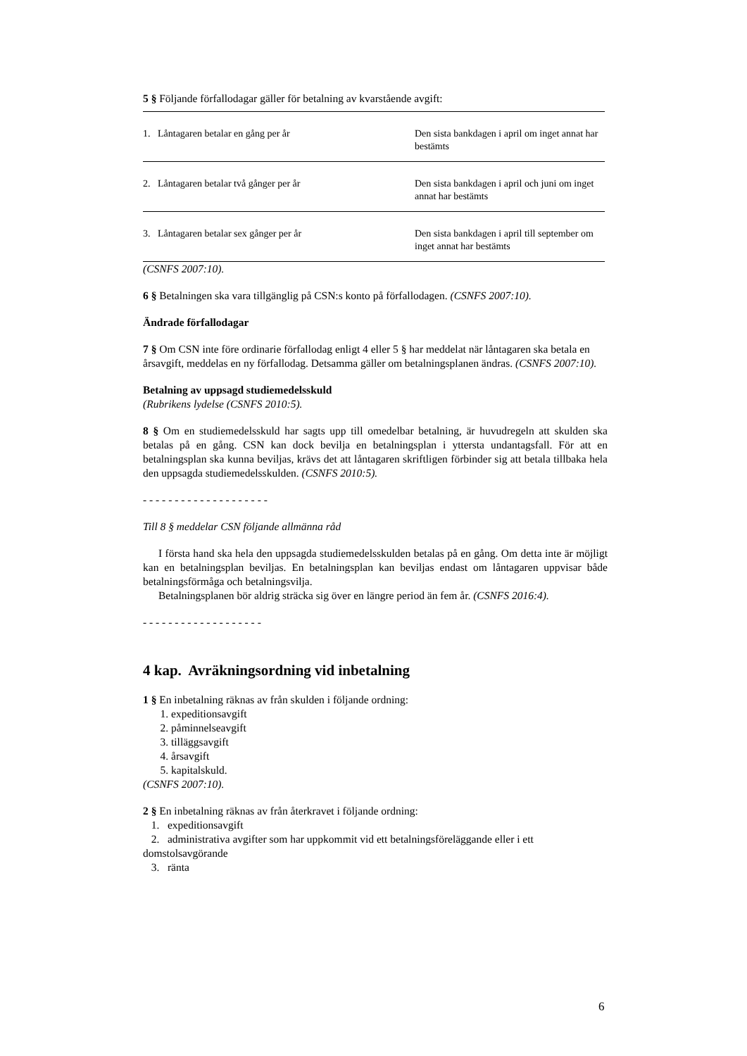5 § Följande förfallodagar gäller för betalning av kvarstående avgift:
| 1. Låntagaren betalar en gång per år | Den sista bankdagen i april om inget annat har bestämts |
| 2. Låntagaren betalar två gånger per år | Den sista bankdagen i april och juni om inget annat har bestämts |
| 3. Låntagaren betalar sex gånger per år | Den sista bankdagen i april till september om inget annat har bestämts |
(CSNFS 2007:10).
6 § Betalningen ska vara tillgänglig på CSN:s konto på förfallodagen. (CSNFS 2007:10).
Ändrade förfallodagar
7 § Om CSN inte före ordinarie förfallodag enligt 4 eller 5 § har meddelat när låntagaren ska betala en årsavgift, meddelas en ny förfallodag. Detsamma gäller om betalningsplanen ändras. (CSNFS 2007:10).
Betalning av uppsagd studiemedelsskuld
(Rubrikens lydelse (CSNFS 2010:5).
8 § Om en studiemedelsskuld har sagts upp till omedelbar betalning, är huvudregeln att skulden ska betalas på en gång. CSN kan dock bevilja en betalningsplan i yttersta undantagsfall. För att en betalningsplan ska kunna beviljas, krävs det att låntagaren skriftligen förbinder sig att betala tillbaka hela den uppsagda studiemedelsskulden. (CSNFS 2010:5).
- - - - - - - - - - - - - - - - - - - -
Till 8 § meddelar CSN följande allmänna råd
I första hand ska hela den uppsagda studiemedelsskulden betalas på en gång. Om detta inte är möjligt kan en betalningsplan beviljas. En betalningsplan kan beviljas endast om låntagaren uppvisar både betalningsförmåga och betalningsvilja.
Betalningsplanen bör aldrig sträcka sig över en längre period än fem år. (CSNFS 2016:4).
- - - - - - - - - - - - - - - - - - -
4 kap. Avräkningsordning vid inbetalning
1 § En inbetalning räknas av från skulden i följande ordning:
1. expeditionsavgift
2. påminnelseavgift
3. tilläggsavgift
4. årsavgift
5. kapitalskuld.
(CSNFS 2007:10).
2 § En inbetalning räknas av från återkravet i följande ordning:
1. expeditionsavgift
2. administrativa avgifter som har uppkommit vid ett betalningsföreläggande eller i ett domstolsavgörande
3. ränta
6